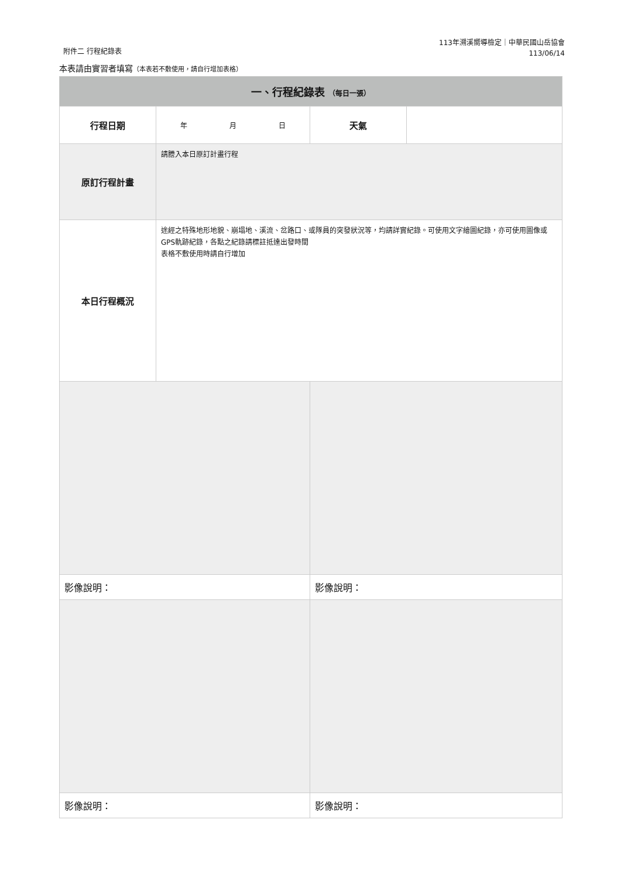附件二 行程紀錄表
113年溯溪嚮導檢定｜中華民國山岳協會
113/06/14
本表請由實習者填寫（本表若不敷使用，請自行增加表格）
| 一、行程紀錄表 （每日一張） | | | |
| --- | --- | --- | --- |
| 行程日期 | 年 月 日 | 天氣 | |
| 原訂行程計畫 | 請謄入本日原訂計畫行程 | | |
| 本日行程概況 | 途經之特殊地形地貌、崩塌地、溪流、岔路口、或隊員的突發狀況等，均請詳實紀錄。可使用文字繪圖紀錄，亦可使用圖像或GPS軌跡紀錄，各點之紀錄請標註抵達出發時間 表格不敷使用時請自行增加 | | |
| 影像說明： | | 影像說明： | |
| 影像說明： | | 影像說明： | |